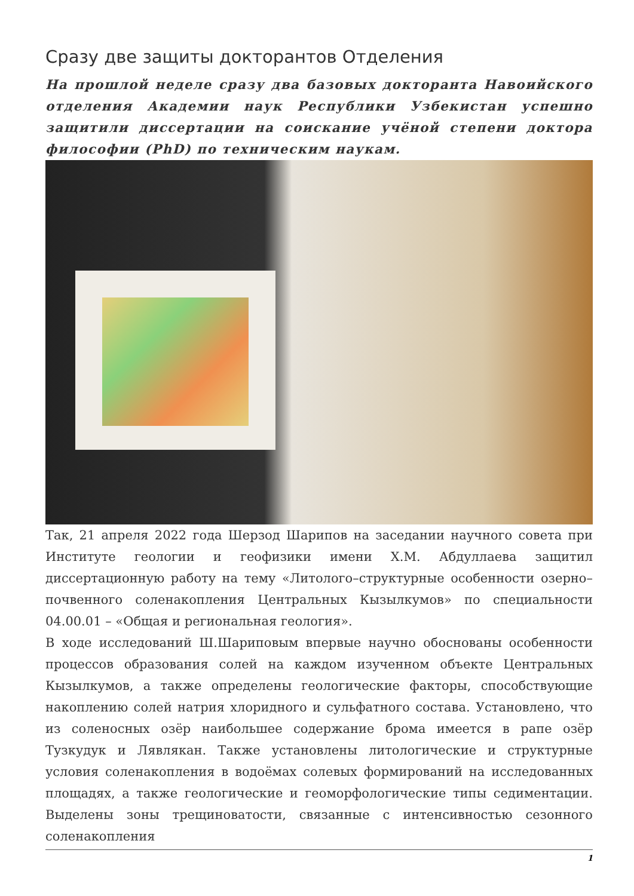Сразу две защиты докторантов Отделения
На прошлой неделе сразу два базовых докторанта Навоийского отделения Академии наук Республики Узбекистан успешно защитили диссертации на соискание учёной степени доктора философии (PhD) по техническим наукам.
Так, 21 апреля 2022 года Шерзод Шарипов на заседании научного совета при Институте геологии и геофизики имени Х.М. Абдуллаева защитил диссертационную работу на тему «Литолого–структурные особенности озерно–почвенного соленакопления Центральных Кызылкумов» по специальности 04.00.01 – «Общая и региональная геология».
В ходе исследований Ш.Шариповым впервые научно обоснованы особенности процессов образования солей на каждом изученном объекте Центральных Кызылкумов, а также определены геологические факторы, способствующие накоплению солей натрия хлоридного и сульфатного состава. Установлено, что из соленосных озёр наибольшее содержание брома имеется в рапе озёр Тузкудук и Лявлякан. Также установлены литологические и структурные условия соленакопления в водоёмах солевых формирований на исследованных площадях, а также геологические и геоморфологические типы седиментации. Выделены зоны трещиноватости, связанные с интенсивностью сезонного соленакопления
1